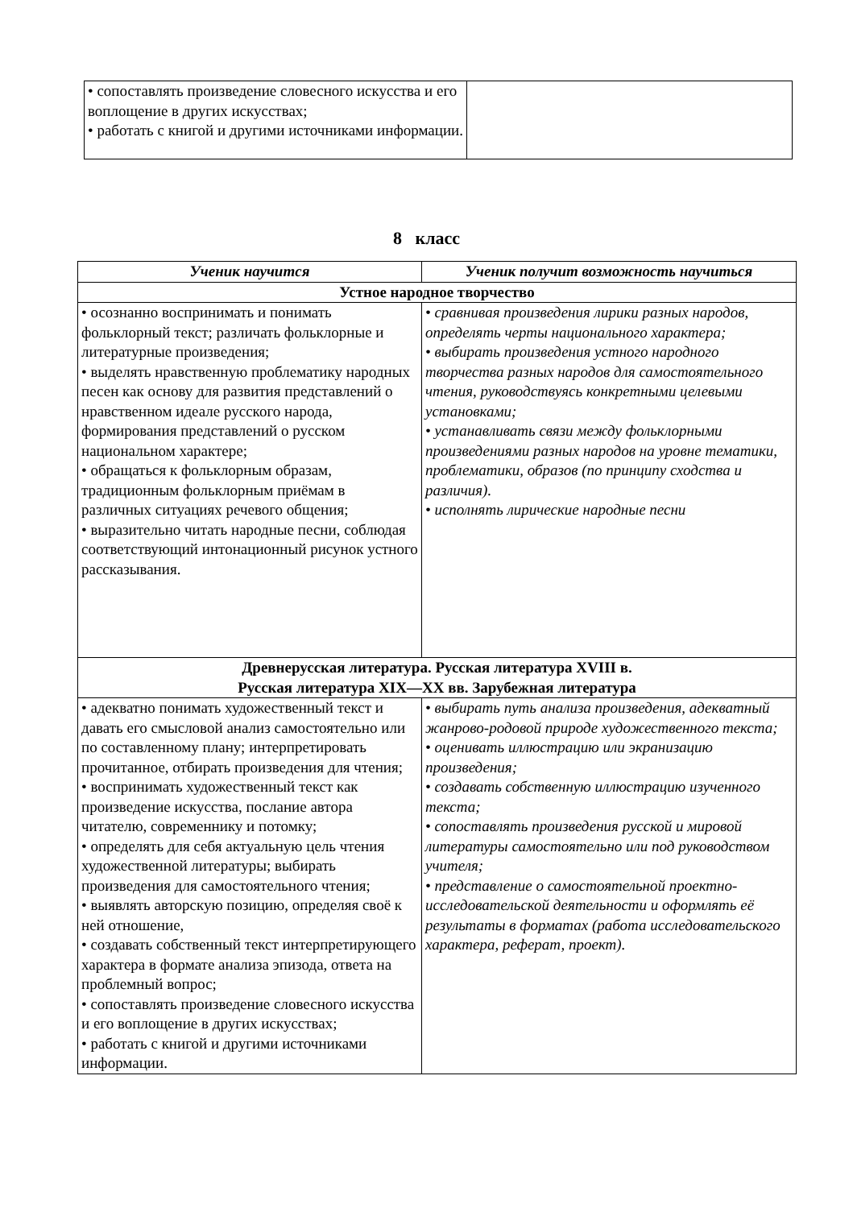| • сопоставлять произведение словесного искусства и его воплощение в других искусствах; • работать с книгой и другими источниками информации. | |
8 класс
| Ученик научится | Ученик получит возможность научиться |
| --- | --- |
| Устное народное творчество | |
| • осознанно воспринимать и понимать фольклорный текст; различать фольклорные и литературные произведения; • выделять нравственную проблематику народных песен как основу для развития представлений о нравственном идеале русского народа, формирования представлений о русском национальном характере; • обращаться к фольклорным образам, традиционным фольклорным приёмам в различных ситуациях речевого общения; • выразительно читать народные песни, соблюдая соответствующий интонационный рисунок устного рассказывания. | • сравнивая произведения лирики разных народов, определять черты национального характера; • выбирать произведения устного народного творчества разных народов для самостоятельного чтения, руководствуясь конкретными целевыми установками; • устанавливать связи между фольклорными произведениями разных народов на уровне тематики, проблематики, образов (по принципу сходства и различия). • исполнять лирические народные песни |
| Древнерусская литература. Русская литература XVIII в. Русская литература XIX—XX вв. Зарубежная литература | |
| • адекватно понимать художественный текст и давать его смысловой анализ самостоятельно или по составленному плану; интерпретировать прочитанное, отбирать произведения для чтения; • воспринимать художественный текст как произведение искусства, послание автора читателю, современнику и потомку; • определять для себя актуальную цель чтения художественной литературы; выбирать произведения для самостоятельного чтения; • выявлять авторскую позицию, определяя своё к ней отношение, • создавать собственный текст интерпретирующего характера в формате анализа эпизода, ответа на проблемный вопрос; • сопоставлять произведение словесного искусства и его воплощение в других искусствах; • работать с книгой и другими источниками информации. | • выбирать путь анализа произведения, адекватный жанрово-родовой природе художественного текста; • оценивать иллюстрацию или экранизацию произведения; • создавать собственную иллюстрацию изученного текста; • сопоставлять произведения русской и мировой литературы самостоятельно или под руководством учителя; • представление о самостоятельной проектно-исследовательской деятельности и оформлять её результаты в форматах (работа исследовательского характера, реферат, проект). |